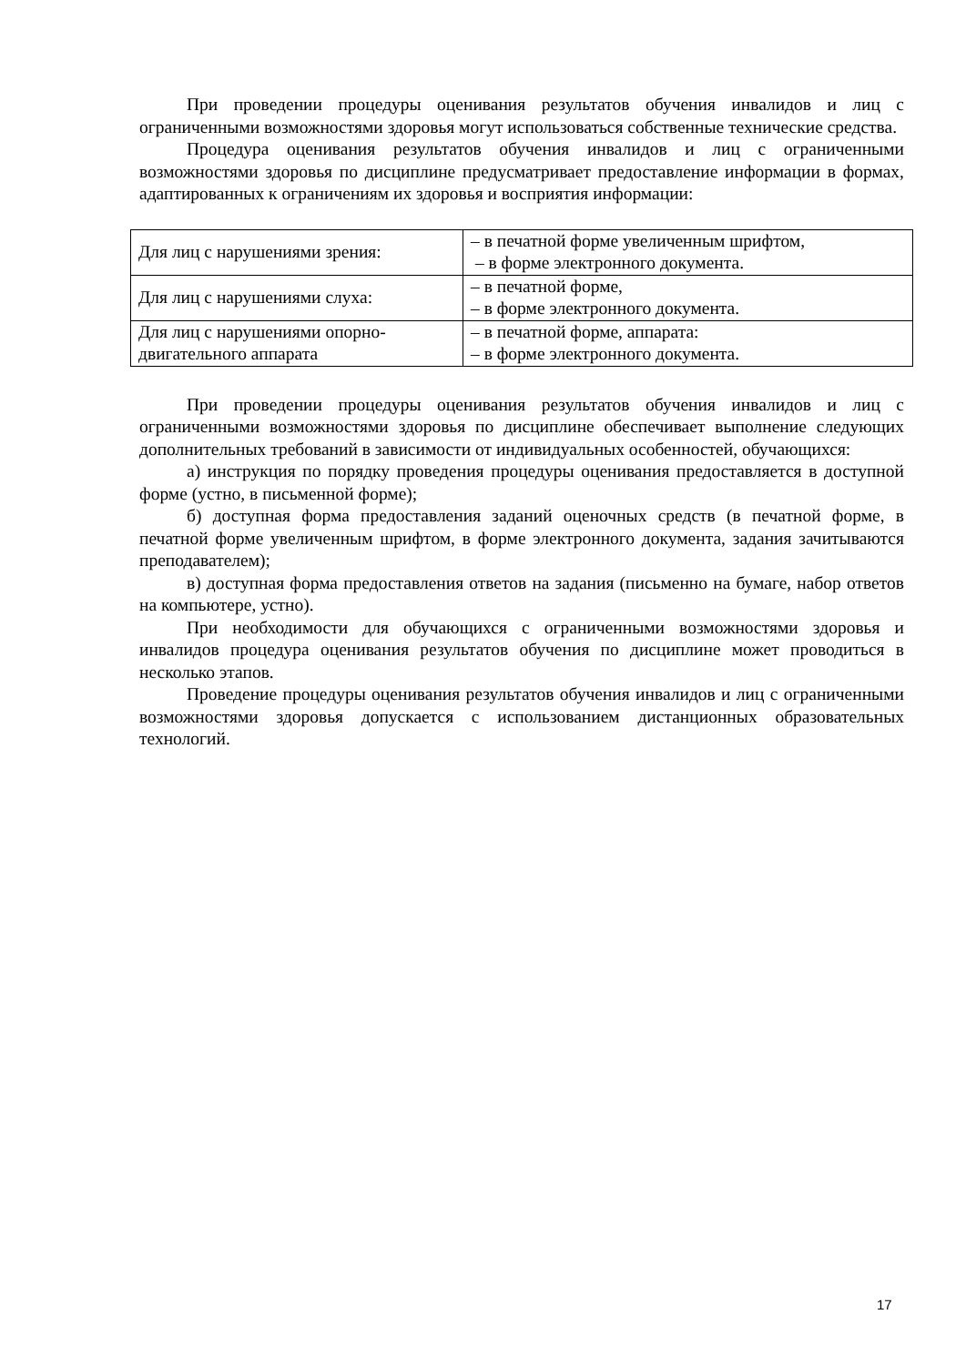При проведении процедуры оценивания результатов обучения инвалидов и лиц с ограниченными возможностями здоровья могут использоваться собственные технические средства.
Процедура оценивания результатов обучения инвалидов и лиц с ограниченными возможностями здоровья по дисциплине предусматривает предоставление информации в формах, адаптированных к ограничениям их здоровья и восприятия информации:
| Для лиц с нарушениями зрения: | – в печатной форме увеличенным шрифтом, – в форме электронного документа. |
| Для лиц с нарушениями слуха: | – в печатной форме, – в форме электронного документа. |
| Для лиц с нарушениями опорно-двигательного аппарата | – в печатной форме, аппарата: – в форме электронного документа. |
При проведении процедуры оценивания результатов обучения инвалидов и лиц с ограниченными возможностями здоровья по дисциплине обеспечивает выполнение следующих дополнительных требований в зависимости от индивидуальных особенностей, обучающихся:
а) инструкция по порядку проведения процедуры оценивания предоставляется в доступной форме (устно, в письменной форме);
б) доступная форма предоставления заданий оценочных средств (в печатной форме, в печатной форме увеличенным шрифтом, в форме электронного документа, задания зачитываются преподавателем);
в) доступная форма предоставления ответов на задания (письменно на бумаге, набор ответов на компьютере, устно).
При необходимости для обучающихся с ограниченными возможностями здоровья и инвалидов процедура оценивания результатов обучения по дисциплине может проводиться в несколько этапов.
Проведение процедуры оценивания результатов обучения инвалидов и лиц с ограниченными возможностями здоровья допускается с использованием дистанционных образовательных технологий.
17